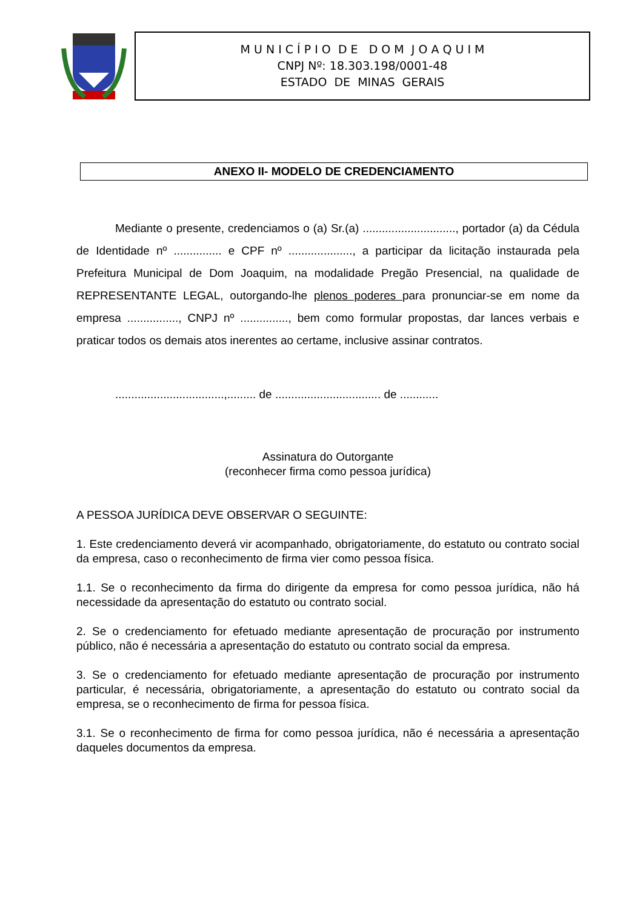M U N I C Í P I O D E D O M J O A Q U I M
CNPJ Nº: 18.303.198/0001-48
ESTADO DE MINAS GERAIS
ANEXO II- MODELO DE CREDENCIAMENTO
Mediante o presente, credenciamos o (a) Sr.(a) ............................., portador (a) da Cédula de Identidade nº ............... e CPF nº ...................., a participar da licitação instaurada pela Prefeitura Municipal de Dom Joaquim, na modalidade Pregão Presencial, na qualidade de REPRESENTANTE LEGAL, outorgando-lhe plenos poderes para pronunciar-se em nome da empresa ................, CNPJ nº ..............., bem como formular propostas, dar lances verbais e praticar todos os demais atos inerentes ao certame, inclusive assinar contratos.
..................................,......... de ................................. de ............
Assinatura do Outorgante
(reconhecer firma como pessoa jurídica)
A PESSOA JURÍDICA DEVE OBSERVAR O SEGUINTE:
1. Este credenciamento deverá vir acompanhado, obrigatoriamente, do estatuto ou contrato social da empresa, caso o reconhecimento de firma vier como pessoa física.
1.1. Se o reconhecimento da firma do dirigente da empresa for como pessoa jurídica, não há necessidade da apresentação do estatuto ou contrato social.
2. Se o credenciamento for efetuado mediante apresentação de procuração por instrumento público, não é necessária a apresentação do estatuto ou contrato social da empresa.
3. Se o credenciamento for efetuado mediante apresentação de procuração por instrumento particular, é necessária, obrigatoriamente, a apresentação do estatuto ou contrato social da empresa, se o reconhecimento de firma for pessoa física.
3.1. Se o reconhecimento de firma for como pessoa jurídica, não é necessária a apresentação daqueles documentos da empresa.